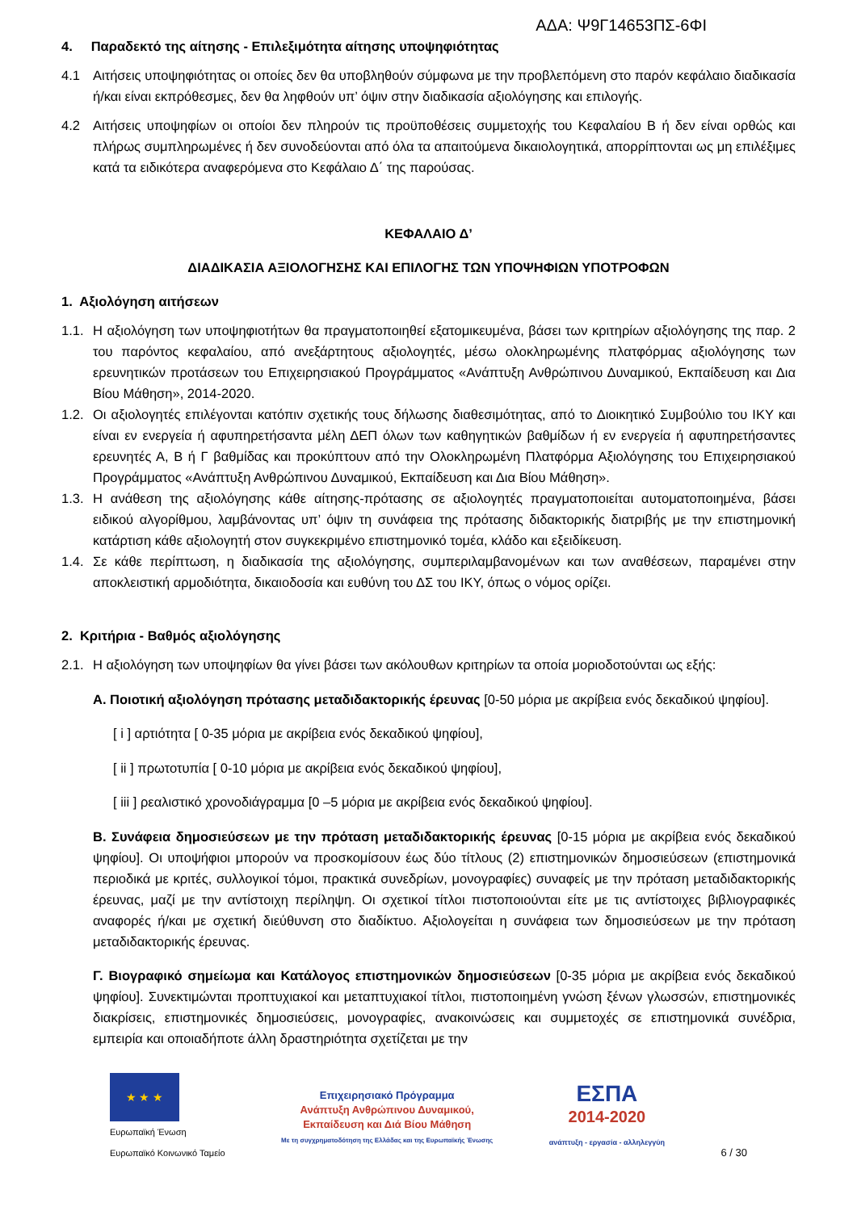ΑΔΑ: Ψ9Γ14653ΠΣ-6ΦΙ
4. Παραδεκτό της αίτησης - Επιλεξιμότητα αίτησης υποψηφιότητας
4.1 Αιτήσεις υποψηφιότητας οι οποίες δεν θα υποβληθούν σύμφωνα με την προβλεπόμενη στο παρόν κεφάλαιο διαδικασία ή/και είναι εκπρόθεσμες, δεν θα ληφθούν υπ’ όψιν στην διαδικασία αξιολόγησης και επιλογής.
4.2 Αιτήσεις υποψηφίων οι οποίοι δεν πληρούν τις προϋποθέσεις συμμετοχής του Κεφαλαίου Β ή δεν είναι ορθώς και πλήρως συμπληρωμένες ή δεν συνοδεύονται από όλα τα απαιτούμενα δικαιολογητικά, απορρίπτονται ως μη επιλέξιμες κατά τα ειδικότερα αναφερόμενα στο Κεφάλαιο Δ΄ της παρούσας.
ΚΕΦΑΛΑΙΟ Δ’
ΔΙΑΔΙΚΑΣΙΑ ΑΞΙΟΛΟΓΗΣΗΣ ΚΑΙ ΕΠΙΛΟΓΗΣ ΤΩΝ ΥΠΟΨΗΦΙΩΝ ΥΠΟΤΡΟΦΩΝ
1. Αξιολόγηση αιτήσεων
1.1. Η αξιολόγηση των υποψηφιοτήτων θα πραγματοποιηθεί εξατομικευμένα, βάσει των κριτηρίων αξιολόγησης της παρ. 2 του παρόντος κεφαλαίου, από ανεξάρτητους αξιολογητές, μέσω ολοκληρωμένης πλατφόρμας αξιολόγησης των ερευνητικών προτάσεων του Επιχειρησιακού Προγράμματος «Ανάπτυξη Ανθρώπινου Δυναμικού, Εκπαίδευση και Δια Βίου Μάθηση», 2014-2020.
1.2. Οι αξιολογητές επιλέγονται κατόπιν σχετικής τους δήλωσης διαθεσιμότητας, από το Διοικητικό Συμβούλιο του ΙΚΥ και είναι εν ενεργεία ή αφυπηρετήσαντα μέλη ΔΕΠ όλων των καθηγητικών βαθμίδων ή εν ενεργεία ή αφυπηρετήσαντες ερευνητές Α, Β ή Γ βαθμίδας και προκύπτουν από την Ολοκληρωμένη Πλατφόρμα Αξιολόγησης του Επιχειρησιακού Προγράμματος «Ανάπτυξη Ανθρώπινου Δυναμικού, Εκπαίδευση και Δια Βίου Μάθηση».
1.3. Η ανάθεση της αξιολόγησης κάθε αίτησης-πρότασης σε αξιολογητές πραγματοποιείται αυτοματοποιημένα, βάσει ειδικού αλγορίθμου, λαμβάνοντας υπ’ όψιν τη συνάφεια της πρότασης διδακτορικής διατριβής με την επιστημονική κατάρτιση κάθε αξιολογητή στον συγκεκριμένο επιστημονικό τομέα, κλάδο και εξειδίκευση.
1.4. Σε κάθε περίπτωση, η διαδικασία της αξιολόγησης, συμπεριλαμβανομένων και των αναθέσεων, παραμένει στην αποκλειστική αρμοδιότητα, δικαιοδοσία και ευθύνη του ΔΣ του ΙΚΥ, όπως ο νόμος ορίζει.
2. Κριτήρια - Βαθμός αξιολόγησης
2.1. Η αξιολόγηση των υποψηφίων θα γίνει βάσει των ακόλουθων κριτηρίων τα οποία μοριοδοτούνται ως εξής:
Α. Ποιοτική αξιολόγηση πρότασης μεταδιδακτορικής έρευνας [0-50 μόρια με ακρίβεια ενός δεκαδικού ψηφίου].
[ i ] αρτιότητα [ 0-35 μόρια με ακρίβεια ενός δεκαδικού ψηφίου],
[ ii ] πρωτοτυπία [ 0-10 μόρια με ακρίβεια ενός δεκαδικού ψηφίου],
[ iii ] ρεαλιστικό χρονοδιάγραμμα [0 –5 μόρια με ακρίβεια ενός δεκαδικού ψηφίου].
Β. Συνάφεια δημοσιεύσεων με την πρόταση μεταδιδακτορικής έρευνας [0-15 μόρια με ακρίβεια ενός δεκαδικού ψηφίου]. Οι υποψήφιοι μπορούν να προσκομίσουν έως δύο τίτλους (2) επιστημονικών δημοσιεύσεων (επιστημονικά περιοδικά με κριτές, συλλογικοί τόμοι, πρακτικά συνεδρίων, μονογραφίες) συναφείς με την πρόταση μεταδιδακτορικής έρευνας, μαζί με την αντίστοιχη περίληψη. Οι σχετικοί τίτλοι πιστοποιούνται είτε με τις αντίστοιχες βιβλιογραφικές αναφορές ή/και με σχετική διεύθυνση στο διαδίκτυο. Αξιολογείται η συνάφεια των δημοσιεύσεων με την πρόταση μεταδιδακτορικής έρευνας.
Γ. Βιογραφικό σημείωμα και Κατάλογος επιστημονικών δημοσιεύσεων [0-35 μόρια με ακρίβεια ενός δεκαδικού ψηφίου]. Συνεκτιμώνται προπτυχιακοί και μεταπτυχιακοί τίτλοι, πιστοποιημένη γνώση ξένων γλωσσών, επιστημονικές διακρίσεις, επιστημονικές δημοσιεύσεις, μονογραφίες, ανακοινώσεις και συμμετοχές σε επιστημονικά συνέδρια, εμπειρία και οποιαδήποτε άλλη δραστηριότητα σχετίζεται με την
★ ★ ★
Ευρωπαϊκή Ένωση
Ευρωπαϊκό Κοινωνικό Ταμείο
Επιχειρησιακό Πρόγραμμα
Ανάπτυξη Ανθρώπινου Δυναμικού,
Εκπαίδευση και Διά Βίου Μάθηση
Με τη συγχρηματοδότηση της Ελλάδας και της Ευρωπαϊκής Ένωσης
ΕΣΠΑ
2014-2020
ανάπτυξη - εργασία - αλληλεγγύη
6 / 30